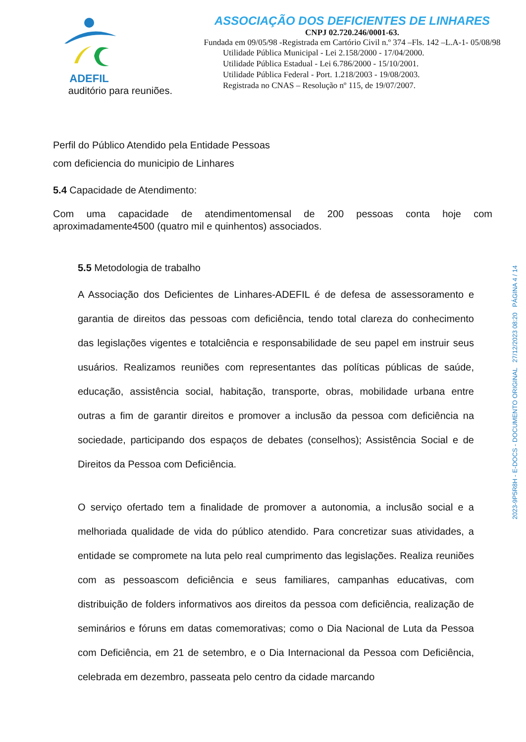ADEFIL
auditório para reuniões.
ASSOCIAÇÃO DOS DEFICIENTES DE LINHARES
CNPJ 02.720.246/0001-63.
Fundada em 09/05/98 -Registrada em Cartório Civil n.º 374 –Fls. 142 –L.A-1- 05/08/98
Utilidade Pública Municipal - Lei 2.158/2000 - 17/04/2000.
Utilidade Pública Estadual - Lei 6.786/2000 - 15/10/2001.
Utilidade Pública Federal - Port. 1.218/2003 - 19/08/2003.
Registrada no CNAS – Resolução nº 115, de 19/07/2007.
Perfil do Público Atendido pela Entidade Pessoas
com deficiencia do municipio de Linhares
5.4 Capacidade de Atendimento:
Com uma capacidade de atendimentomensal de 200 pessoas conta hoje com aproximadamente4500 (quatro mil e quinhentos) associados.
5.5 Metodologia de trabalho
A Associação dos Deficientes de Linhares-ADEFIL é de defesa de assessoramento e garantia de direitos das pessoas com deficiência, tendo total clareza do conhecimento das legislações vigentes e totalciência e responsabilidade de seu papel em instruir seus usuários. Realizamos reuniões com representantes das políticas públicas de saúde, educação, assistência social, habitação, transporte, obras, mobilidade urbana entre outras a fim de garantir direitos e promover a inclusão da pessoa com deficiência na sociedade, participando dos espaços de debates (conselhos); Assistência Social e de Direitos da Pessoa com Deficiência.
O serviço ofertado tem a finalidade de promover a autonomia, a inclusão social e a melhoriada qualidade de vida do público atendido. Para concretizar suas atividades, a entidade se compromete na luta pelo real cumprimento das legislações. Realiza reuniões com as pessoascom deficiência e seus familiares, campanhas educativas, com distribuição de folders informativos aos direitos da pessoa com deficiência, realização de seminários e fóruns em datas comemorativas; como o Dia Nacional de Luta da Pessoa com Deficiência, em 21 de setembro, e o Dia Internacional da Pessoa com Deficiência, celebrada em dezembro, passeata pelo centro da cidade marcando
2023-9P5R8H - E-DOCS - DOCUMENTO ORIGINAL 27/12/2023 08:20 PÁGINA 4 / 14